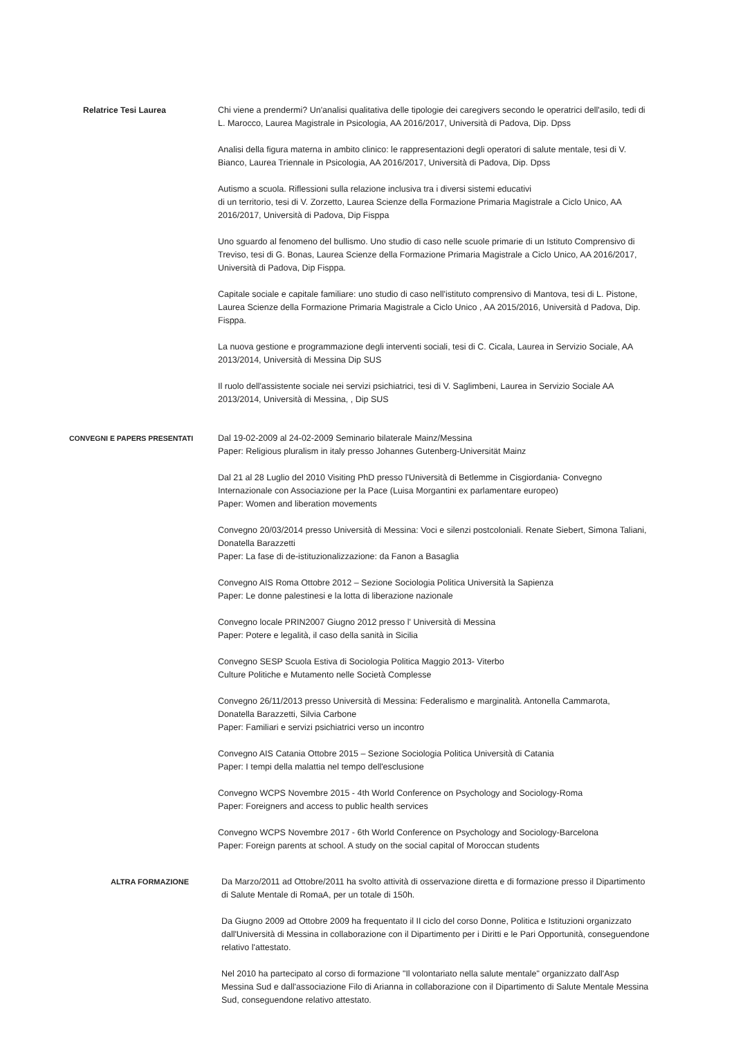Relatrice Tesi Laurea Chi viene a prendermi? Un'analisi qualitativa delle tipologie dei caregivers secondo le operatrici dell'asilo, tedi di L. Marocco, Laurea Magistrale in Psicologia, AA 2016/2017, Università di Padova, Dip. Dpss
Analisi della figura materna in ambito clinico: le rappresentazioni degli operatori di salute mentale, tesi di V. Bianco, Laurea Triennale in Psicologia, AA 2016/2017, Università di Padova, Dip. Dpss
Autismo a scuola. Riflessioni sulla relazione inclusiva tra i diversi sistemi educativi
di un territorio, tesi di V. Zorzetto, Laurea Scienze della Formazione Primaria Magistrale a Ciclo Unico, AA 2016/2017, Università di Padova, Dip Fisppa
Uno sguardo al fenomeno del bullismo. Uno studio di caso nelle scuole primarie di un Istituto Comprensivo di Treviso, tesi di G. Bonas, Laurea Scienze della Formazione Primaria Magistrale a Ciclo Unico, AA 2016/2017, Università di Padova, Dip Fisppa.
Capitale sociale e capitale familiare: uno studio di caso nell'istituto comprensivo di Mantova, tesi di L. Pistone, Laurea Scienze della Formazione Primaria Magistrale a Ciclo Unico , AA 2015/2016, Università d Padova, Dip. Fisppa.
La nuova gestione e programmazione degli interventi sociali, tesi di C. Cicala, Laurea in Servizio Sociale, AA 2013/2014, Università di Messina Dip SUS
Il ruolo dell'assistente sociale nei servizi psichiatrici, tesi di V. Saglimbeni, Laurea in Servizio Sociale AA 2013/2014, Università di Messina, , Dip SUS
CONVEGNI E PAPERS PRESENTATI
Dal 19-02-2009 al 24-02-2009 Seminario bilaterale Mainz/Messina
Paper: Religious pluralism in italy presso Johannes Gutenberg-Universität Mainz
Dal 21 al 28 Luglio del 2010 Visiting PhD presso l'Università di Betlemme in Cisgiordania- Convegno Internazionale con Associazione per la Pace (Luisa Morgantini ex parlamentare europeo)
Paper: Women and liberation movements
Convegno 20/03/2014 presso Università di Messina: Voci e silenzi postcoloniali. Renate Siebert, Simona Taliani, Donatella Barazzetti
Paper: La fase di de-istituzionalizzazione: da Fanon a Basaglia
Convegno AIS Roma Ottobre 2012 – Sezione Sociologia Politica Università la Sapienza
Paper: Le donne palestinesi e la lotta di liberazione nazionale
Convegno locale PRIN2007 Giugno 2012 presso l' Università di Messina
Paper: Potere e legalità, il caso della sanità in Sicilia
Convegno SESP Scuola Estiva di Sociologia Politica Maggio 2013- Viterbo
Culture Politiche e Mutamento nelle Società Complesse
Convegno 26/11/2013 presso Università di Messina: Federalismo e marginalità. Antonella Cammarota, Donatella Barazzetti, Silvia Carbone
Paper: Familiari e servizi psichiatrici verso un incontro
Convegno AIS Catania Ottobre 2015 – Sezione Sociologia Politica Università di Catania
Paper: I tempi della malattia nel tempo dell'esclusione
Convegno WCPS Novembre 2015 - 4th World Conference on Psychology and Sociology-Roma
Paper: Foreigners and access to public health services
Convegno WCPS Novembre 2017 - 6th World Conference on Psychology and Sociology-Barcelona
Paper: Foreign parents at school. A study on the social capital of Moroccan students
ALTRA FORMAZIONE Da Marzo/2011 ad Ottobre/2011 ha svolto attività di osservazione diretta e di formazione presso il Dipartimento di Salute Mentale di RomaA, per un totale di 150h.
Da Giugno 2009 ad Ottobre 2009 ha frequentato il II ciclo del corso Donne, Politica e Istituzioni organizzato dall'Università di Messina in collaborazione con il Dipartimento per i Diritti e le Pari Opportunità, conseguendone relativo l'attestato.
Nel 2010 ha partecipato al corso di formazione "Il volontariato nella salute mentale" organizzato dall'Asp Messina Sud e dall'associazione Filo di Arianna in collaborazione con il Dipartimento di Salute Mentale Messina Sud, conseguendone relativo attestato.